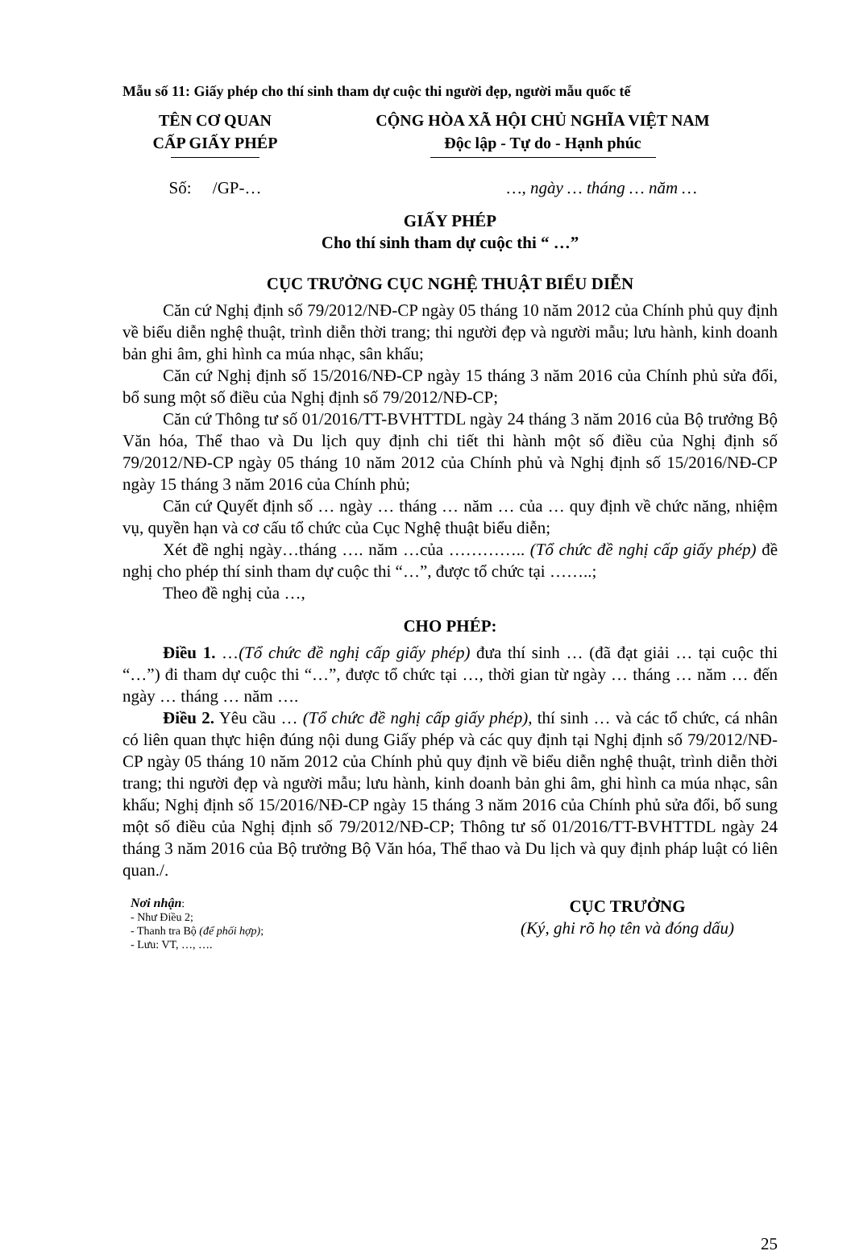Mẫu số 11: Giấy phép cho thí sinh tham dự cuộc thi người đẹp, người mẫu quốc tế
TÊN CƠ QUAN
CẤP GIẤY PHÉP
CỘNG HÒA XÃ HỘI CHỦ NGHĨA VIỆT NAM
Độc lập - Tự do - Hạnh phúc
Số: /GP-… …, ngày … tháng … năm …
GIẤY PHÉP
Cho thí sinh tham dự cuộc thi “ …”
CỤC TRƯỞNG CỤC NGHỆ THUẬT BIỂU DIỄN
Căn cứ Nghị định số 79/2012/NĐ-CP ngày 05 tháng 10 năm 2012 của Chính phủ quy định về biểu diễn nghệ thuật, trình diễn thời trang; thi người đẹp và người mẫu; lưu hành, kinh doanh bản ghi âm, ghi hình ca múa nhạc, sân khấu;
Căn cứ Nghị định số 15/2016/NĐ-CP ngày 15 tháng 3 năm 2016 của Chính phủ sửa đổi, bổ sung một số điều của Nghị định số 79/2012/NĐ-CP;
Căn cứ Thông tư số 01/2016/TT-BVHTTDL ngày 24 tháng 3 năm 2016 của Bộ trưởng Bộ Văn hóa, Thể thao và Du lịch quy định chi tiết thi hành một số điều của Nghị định số 79/2012/NĐ-CP ngày 05 tháng 10 năm 2012 của Chính phủ và Nghị định số 15/2016/NĐ-CP ngày 15 tháng 3 năm 2016 của Chính phủ;
Căn cứ Quyết định số … ngày … tháng … năm … của … quy định về chức năng, nhiệm vụ, quyền hạn và cơ cấu tổ chức của Cục Nghệ thuật biểu diễn;
Xét đề nghị ngày…tháng …. năm …của ………….. (Tổ chức đề nghị cấp giấy phép) đề nghị cho phép thí sinh tham dự cuộc thi “…”, được tổ chức tại ……..;
Theo đề nghị của …,
CHO PHÉP:
Điều 1. …(Tổ chức đề nghị cấp giấy phép) đưa thí sinh … (đã đạt giải … tại cuộc thi “…”) đi tham dự cuộc thi “…”, được tổ chức tại …, thời gian từ ngày … tháng … năm … đến ngày … tháng … năm ….
Điều 2. Yêu cầu … (Tổ chức đề nghị cấp giấy phép), thí sinh … và các tổ chức, cá nhân có liên quan thực hiện đúng nội dung Giấy phép và các quy định tại Nghị định số 79/2012/NĐ-CP ngày 05 tháng 10 năm 2012 của Chính phủ quy định về biểu diễn nghệ thuật, trình diễn thời trang; thi người đẹp và người mẫu; lưu hành, kinh doanh bản ghi âm, ghi hình ca múa nhạc, sân khấu; Nghị định số 15/2016/NĐ-CP ngày 15 tháng 3 năm 2016 của Chính phủ sửa đổi, bổ sung một số điều của Nghị định số 79/2012/NĐ-CP; Thông tư số 01/2016/TT-BVHTTDL ngày 24 tháng 3 năm 2016 của Bộ trưởng Bộ Văn hóa, Thể thao và Du lịch và quy định pháp luật có liên quan./.
Nơi nhận:
- Như Điều 2;
- Thanh tra Bộ (để phối hợp);
- Lưu: VT, …, ….
CỤC TRƯỞNG
(Ký, ghi rõ họ tên và đóng dấu)
25